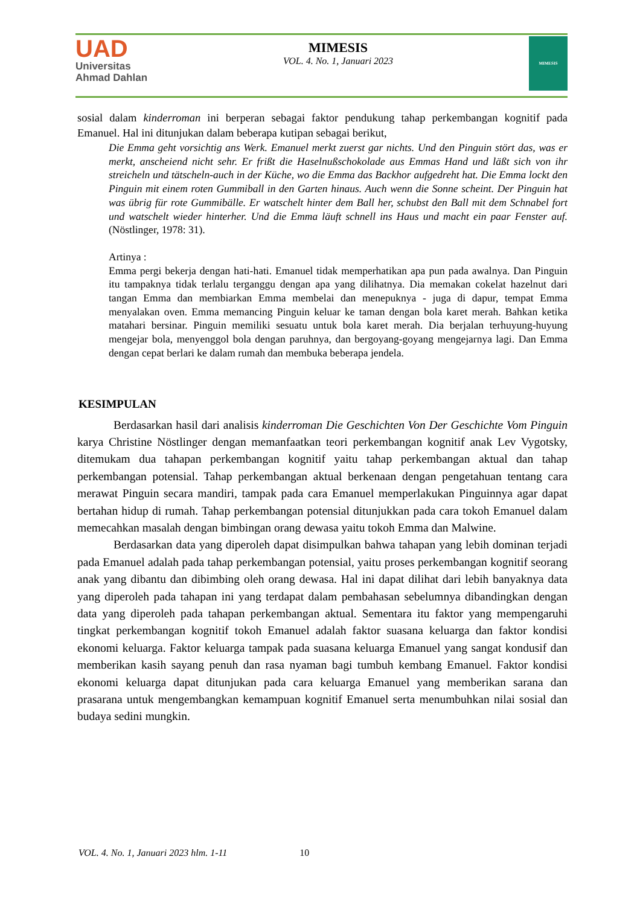UAD
Universitas
Ahmad Dahlan
MIMESIS
VOL. 4. No. 1, Januari 2023
MIMESIS
sosial dalam kinderroman ini berperan sebagai faktor pendukung tahap perkembangan kognitif pada Emanuel. Hal ini ditunjukan dalam beberapa kutipan sebagai berikut,
Die Emma geht vorsichtig ans Werk. Emanuel merkt zuerst gar nichts. Und den Pinguin stört das, was er merkt, anscheiend nicht sehr. Er frißt die Haselnußschokolade aus Emmas Hand und läßt sich von ihr streicheln und tätscheln-auch in der Küche, wo die Emma das Backhor aufgedreht hat. Die Emma lockt den Pinguin mit einem roten Gummiball in den Garten hinaus. Auch wenn die Sonne scheint. Der Pinguin hat was übrig für rote Gummibälle. Er watschelt hinter dem Ball her, schubst den Ball mit dem Schnabel fort und watschelt wieder hinterher. Und die Emma läuft schnell ins Haus und macht ein paar Fenster auf. (Nöstlinger, 1978: 31).
Artinya :
Emma pergi bekerja dengan hati-hati. Emanuel tidak memperhatikan apa pun pada awalnya. Dan Pinguin itu tampaknya tidak terlalu terganggu dengan apa yang dilihatnya. Dia memakan cokelat hazelnut dari tangan Emma dan membiarkan Emma membelai dan menepuknya - juga di dapur, tempat Emma menyalakan oven. Emma memancing Pinguin keluar ke taman dengan bola karet merah. Bahkan ketika matahari bersinar. Pinguin memiliki sesuatu untuk bola karet merah. Dia berjalan terhuyung-huyung mengejar bola, menyenggol bola dengan paruhnya, dan bergoyang-goyang mengejarnya lagi. Dan Emma dengan cepat berlari ke dalam rumah dan membuka beberapa jendela.
KESIMPULAN
Berdasarkan hasil dari analisis kinderroman Die Geschichten Von Der Geschichte Vom Pinguin karya Christine Nöstlinger dengan memanfaatkan teori perkembangan kognitif anak Lev Vygotsky, ditemukam dua tahapan perkembangan kognitif yaitu tahap perkembangan aktual dan tahap perkembangan potensial. Tahap perkembangan aktual berkenaan dengan pengetahuan tentang cara merawat Pinguin secara mandiri, tampak pada cara Emanuel memperlakukan Pinguinnya agar dapat bertahan hidup di rumah. Tahap perkembangan potensial ditunjukkan pada cara tokoh Emanuel dalam memecahkan masalah dengan bimbingan orang dewasa yaitu tokoh Emma dan Malwine.
Berdasarkan data yang diperoleh dapat disimpulkan bahwa tahapan yang lebih dominan terjadi pada Emanuel adalah pada tahap perkembangan potensial, yaitu proses perkembangan kognitif seorang anak yang dibantu dan dibimbing oleh orang dewasa. Hal ini dapat dilihat dari lebih banyaknya data yang diperoleh pada tahapan ini yang terdapat dalam pembahasan sebelumnya dibandingkan dengan data yang diperoleh pada tahapan perkembangan aktual. Sementara itu faktor yang mempengaruhi tingkat perkembangan kognitif tokoh Emanuel adalah faktor suasana keluarga dan faktor kondisi ekonomi keluarga. Faktor keluarga tampak pada suasana keluarga Emanuel yang sangat kondusif dan memberikan kasih sayang penuh dan rasa nyaman bagi tumbuh kembang Emanuel. Faktor kondisi ekonomi keluarga dapat ditunjukan pada cara keluarga Emanuel yang memberikan sarana dan prasarana untuk mengembangkan kemampuan kognitif Emanuel serta menumbuhkan nilai sosial dan budaya sedini mungkin.
VOL. 4. No. 1, Januari 2023 hlm. 1-11 10